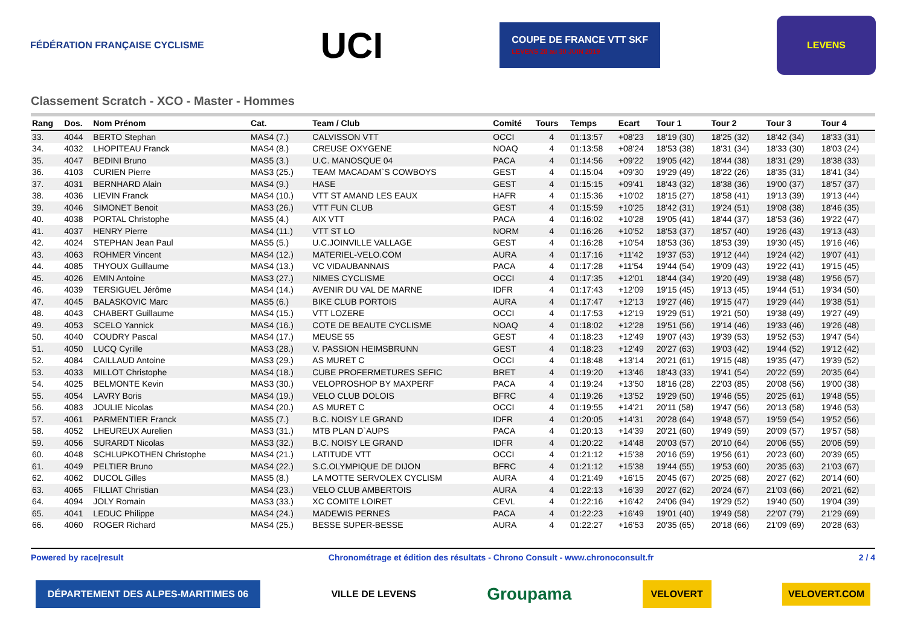FÉDÉRATION FRANÇAISE CYCLISME
UCI
COUPE DE FRANCE VTT SKF
LEVENS 28 au 30 JUIN 2019
LEVENS
Classement Scratch - XCO - Master - Hommes
| Rang | Dos. | Nom Prénom | Cat. | Team / Club | Comité | Tours | Temps | Ecart | Tour 1 | Tour 2 | Tour 3 | Tour 4 |
| --- | --- | --- | --- | --- | --- | --- | --- | --- | --- | --- | --- | --- |
| 33. | 4044 | BERTO Stephan | MAS4 (7.) | CALVISSON VTT | OCCI | 4 | 01:13:57 | +08'23 | 18'19 (30) | 18'25 (32) | 18'42 (34) | 18'33 (31) |
| 34. | 4032 | LHOPITEAU Franck | MAS4 (8.) | CREUSE OXYGENE | NOAQ | 4 | 01:13:58 | +08'24 | 18'53 (38) | 18'31 (34) | 18'33 (30) | 18'03 (24) |
| 35. | 4047 | BEDINI Bruno | MAS5 (3.) | U.C. MANOSQUE 04 | PACA | 4 | 01:14:56 | +09'22 | 19'05 (42) | 18'44 (38) | 18'31 (29) | 18'38 (33) |
| 36. | 4103 | CURIEN Pierre | MAS3 (25.) | TEAM MACADAM`S COWBOYS | GEST | 4 | 01:15:04 | +09'30 | 19'29 (49) | 18'22 (26) | 18'35 (31) | 18'41 (34) |
| 37. | 4031 | BERNHARD Alain | MAS4 (9.) | HASE | GEST | 4 | 01:15:15 | +09'41 | 18'43 (32) | 18'38 (36) | 19'00 (37) | 18'57 (37) |
| 38. | 4036 | LIEVIN Franck | MAS4 (10.) | VTT ST AMAND LES EAUX | HAFR | 4 | 01:15:36 | +10'02 | 18'15 (27) | 18'58 (41) | 19'13 (39) | 19'13 (44) |
| 39. | 4046 | SIMONET Benoit | MAS3 (26.) | VTT FUN CLUB | GEST | 4 | 01:15:59 | +10'25 | 18'42 (31) | 19'24 (51) | 19'08 (38) | 18'46 (35) |
| 40. | 4038 | PORTAL Christophe | MAS5 (4.) | AIX VTT | PACA | 4 | 01:16:02 | +10'28 | 19'05 (41) | 18'44 (37) | 18'53 (36) | 19'22 (47) |
| 41. | 4037 | HENRY Pierre | MAS4 (11.) | VTT ST LO | NORM | 4 | 01:16:26 | +10'52 | 18'53 (37) | 18'57 (40) | 19'26 (43) | 19'13 (43) |
| 42. | 4024 | STEPHAN Jean Paul | MAS5 (5.) | U.C.JOINVILLE VALLAGE | GEST | 4 | 01:16:28 | +10'54 | 18'53 (36) | 18'53 (39) | 19'30 (45) | 19'16 (46) |
| 43. | 4063 | ROHMER Vincent | MAS4 (12.) | MATERIEL-VELO.COM | AURA | 4 | 01:17:16 | +11'42 | 19'37 (53) | 19'12 (44) | 19'24 (42) | 19'07 (41) |
| 44. | 4085 | THYOUX Guillaume | MAS4 (13.) | VC VIDAUBANNAIS | PACA | 4 | 01:17:28 | +11'54 | 19'44 (54) | 19'09 (43) | 19'22 (41) | 19'15 (45) |
| 45. | 4026 | EMIN Antoine | MAS3 (27.) | NIMES CYCLISME | OCCI | 4 | 01:17:35 | +12'01 | 18'44 (34) | 19'20 (49) | 19'38 (48) | 19'56 (57) |
| 46. | 4039 | TERSIGUEL Jérôme | MAS4 (14.) | AVENIR DU VAL DE MARNE | IDFR | 4 | 01:17:43 | +12'09 | 19'15 (45) | 19'13 (45) | 19'44 (51) | 19'34 (50) |
| 47. | 4045 | BALASKOVIC Marc | MAS5 (6.) | BIKE CLUB PORTOIS | AURA | 4 | 01:17:47 | +12'13 | 19'27 (46) | 19'15 (47) | 19'29 (44) | 19'38 (51) |
| 48. | 4043 | CHABERT Guillaume | MAS4 (15.) | VTT LOZERE | OCCI | 4 | 01:17:53 | +12'19 | 19'29 (51) | 19'21 (50) | 19'38 (49) | 19'27 (49) |
| 49. | 4053 | SCELO Yannick | MAS4 (16.) | COTE DE BEAUTE CYCLISME | NOAQ | 4 | 01:18:02 | +12'28 | 19'51 (56) | 19'14 (46) | 19'33 (46) | 19'26 (48) |
| 50. | 4040 | COUDRY Pascal | MAS4 (17.) | MEUSE 55 | GEST | 4 | 01:18:23 | +12'49 | 19'07 (43) | 19'39 (53) | 19'52 (53) | 19'47 (54) |
| 51. | 4050 | LUCQ Cyrille | MAS3 (28.) | V. PASSION HEIMSBRUNN | GEST | 4 | 01:18:23 | +12'49 | 20'27 (63) | 19'03 (42) | 19'44 (52) | 19'12 (42) |
| 52. | 4084 | CAILLAUD Antoine | MAS3 (29.) | AS MURET C | OCCI | 4 | 01:18:48 | +13'14 | 20'21 (61) | 19'15 (48) | 19'35 (47) | 19'39 (52) |
| 53. | 4033 | MILLOT Christophe | MAS4 (18.) | CUBE PROFERMETURES SEFIC | BRET | 4 | 01:19:20 | +13'46 | 18'43 (33) | 19'41 (54) | 20'22 (59) | 20'35 (64) |
| 54. | 4025 | BELMONTE Kevin | MAS3 (30.) | VELOPROSHOP BY MAXPERF | PACA | 4 | 01:19:24 | +13'50 | 18'16 (28) | 22'03 (85) | 20'08 (56) | 19'00 (38) |
| 55. | 4054 | LAVRY Boris | MAS4 (19.) | VELO CLUB DOLOIS | BFRC | 4 | 01:19:26 | +13'52 | 19'29 (50) | 19'46 (55) | 20'25 (61) | 19'48 (55) |
| 56. | 4083 | JOULIE Nicolas | MAS4 (20.) | AS MURET C | OCCI | 4 | 01:19:55 | +14'21 | 20'11 (58) | 19'47 (56) | 20'13 (58) | 19'46 (53) |
| 57. | 4061 | PARMENTIER Franck | MAS5 (7.) | B.C. NOISY LE GRAND | IDFR | 4 | 01:20:05 | +14'31 | 20'28 (64) | 19'48 (57) | 19'59 (54) | 19'52 (56) |
| 58. | 4052 | LHEUREUX Aurelien | MAS3 (31.) | MTB PLAN D`AUPS | PACA | 4 | 01:20:13 | +14'39 | 20'21 (60) | 19'49 (59) | 20'09 (57) | 19'57 (58) |
| 59. | 4056 | SURARDT Nicolas | MAS3 (32.) | B.C. NOISY LE GRAND | IDFR | 4 | 01:20:22 | +14'48 | 20'03 (57) | 20'10 (64) | 20'06 (55) | 20'06 (59) |
| 60. | 4048 | SCHLUPKOTHEN Christophe | MAS4 (21.) | LATITUDE VTT | OCCI | 4 | 01:21:12 | +15'38 | 20'16 (59) | 19'56 (61) | 20'23 (60) | 20'39 (65) |
| 61. | 4049 | PELTIER Bruno | MAS4 (22.) | S.C.OLYMPIQUE DE DIJON | BFRC | 4 | 01:21:12 | +15'38 | 19'44 (55) | 19'53 (60) | 20'35 (63) | 21'03 (67) |
| 62. | 4062 | DUCOL Gilles | MAS5 (8.) | LA MOTTE SERVOLEX CYCLISM | AURA | 4 | 01:21:49 | +16'15 | 20'45 (67) | 20'25 (68) | 20'27 (62) | 20'14 (60) |
| 63. | 4065 | FILLIAT Christian | MAS4 (23.) | VELO CLUB AMBERTOIS | AURA | 4 | 01:22:13 | +16'39 | 20'27 (62) | 20'24 (67) | 21'03 (66) | 20'21 (62) |
| 64. | 4094 | JOLY Romain | MAS3 (33.) | XC COMITE LOIRET | CEVL | 4 | 01:22:16 | +16'42 | 24'06 (94) | 19'29 (52) | 19'40 (50) | 19'04 (39) |
| 65. | 4041 | LEDUC Philippe | MAS4 (24.) | MADEWIS PERNES | PACA | 4 | 01:22:23 | +16'49 | 19'01 (40) | 19'49 (58) | 22'07 (79) | 21'29 (69) |
| 66. | 4060 | ROGER Richard | MAS4 (25.) | BESSE SUPER-BESSE | AURA | 4 | 01:22:27 | +16'53 | 20'35 (65) | 20'18 (66) | 21'09 (69) | 20'28 (63) |
Powered by race|result Chronométrage et édition des résultats - Chrono Consult - www.chronoconsult.fr 2 / 4
DÉPARTEMENT DES ALPES-MARITIMES 06
VILLE DE LEVENS
Groupama
VELOVERT
VELOVERT.COM